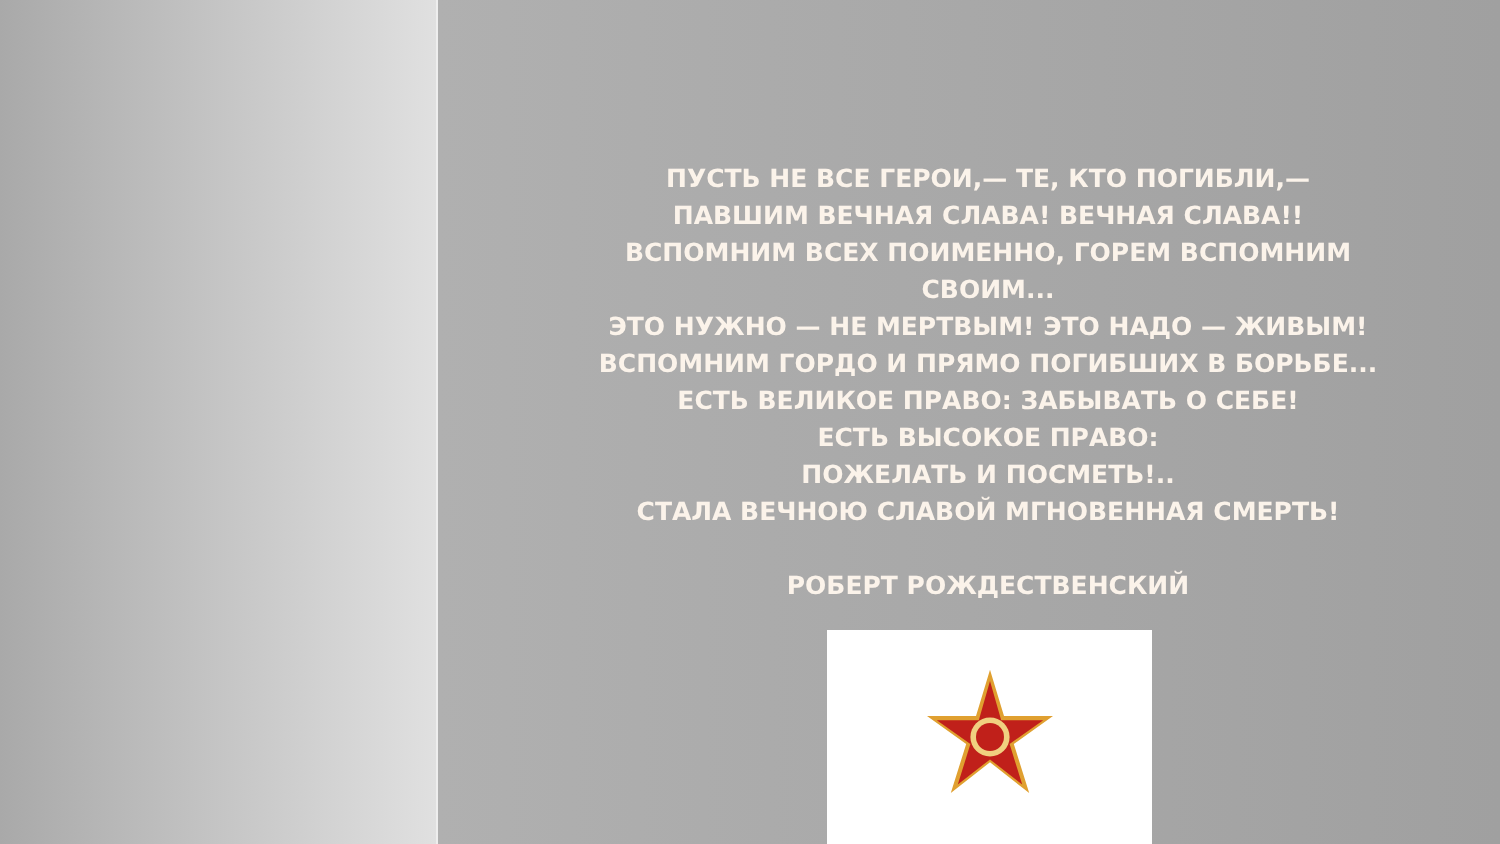ПУСТЬ НЕ ВСЕ ГЕРОИ,— ТЕ, КТО ПОГИБЛИ,—
ПАВШИМ ВЕЧНАЯ СЛАВА! ВЕЧНАЯ СЛАВА!!
ВСПОМНИМ ВСЕХ ПОИМЕННО, ГОРЕМ ВСПОМНИМ СВОИМ...
ЭТО НУЖНО — НЕ МЕРТВЫМ! ЭТО НАДО — ЖИВЫМ!
ВСПОМНИМ ГОРДО И ПРЯМО ПОГИБШИХ В БОРЬБЕ...
ЕСТЬ ВЕЛИКОЕ ПРАВО: ЗАБЫВАТЬ О СЕБЕ!
ЕСТЬ ВЫСОКОЕ ПРАВО:
ПОЖЕЛАТЬ И ПОСМЕТЬ!..
СТАЛА ВЕЧНОЮ СЛАВОЙ МГНОВЕННАЯ СМЕРТЬ!
РОБЕРТ РОЖДЕСТВЕНСКИЙ